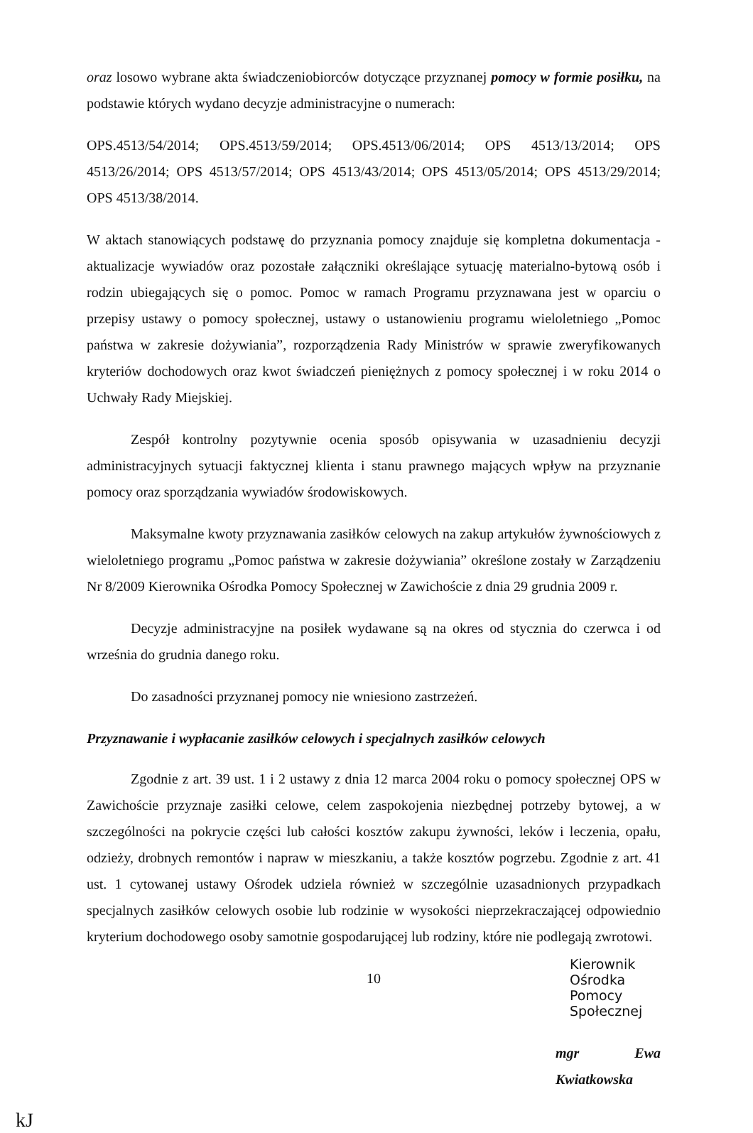oraz losowo wybrane akta świadczeniobiorców dotyczące przyznanej pomocy w formie posiłku, na podstawie których wydano decyzje administracyjne o numerach:
OPS.4513/54/2014; OPS.4513/59/2014; OPS.4513/06/2014; OPS 4513/13/2014; OPS 4513/26/2014; OPS 4513/57/2014; OPS 4513/43/2014; OPS 4513/05/2014; OPS 4513/29/2014; OPS 4513/38/2014.
W aktach stanowiących podstawę do przyznania pomocy znajduje się kompletna dokumentacja - aktualizacje wywiadów oraz pozostałe załączniki określające sytuację materialno-bytową osób i rodzin ubiegających się o pomoc. Pomoc w ramach Programu przyznawana jest w oparciu o przepisy ustawy o pomocy społecznej, ustawy o ustanowieniu programu wieloletniego „Pomoc państwa w zakresie dożywiania”, rozporządzenia Rady Ministrów w sprawie zweryfikowanych kryteriów dochodowych oraz kwot świadczeń pieniężnych z pomocy społecznej i w roku 2014 o Uchwały Rady Miejskiej.
Zespół kontrolny pozytywnie ocenia sposób opisywania w uzasadnieniu decyzji administracyjnych sytuacji faktycznej klienta i stanu prawnego mających wpływ na przyznanie pomocy oraz sporządzania wywiadów środowiskowych.
Maksymalne kwoty przyznawania zasiłków celowych na zakup artykułów żywnościowych z wieloletniego programu „Pomoc państwa w zakresie dożywiania” określone zostały w Zarządzeniu Nr 8/2009 Kierownika Ośrodka Pomocy Społecznej w Zawichoście z dnia 29 grudnia 2009 r.
Decyzje administracyjne na posiłek wydawane są na okres od stycznia do czerwca i od września do grudnia danego roku.
Do zasadności przyznanej pomocy nie wniesiono zastrzeżeń.
Przyznawanie i wypłacanie zasiłków celowych i specjalnych zasiłków celowych
Zgodnie z art. 39 ust. 1 i 2 ustawy z dnia 12 marca 2004 roku o pomocy społecznej OPS w Zawichoście przyznaje zasiłki celowe, celem zaspokojenia niezbędnej potrzeby bytowej, a w szczególności na pokrycie części lub całości kosztów zakupu żywności, leków i leczenia, opału, odzieży, drobnych remontów i napraw w mieszkaniu, a także kosztów pogrzebu. Zgodnie z art. 41 ust. 1 cytowanej ustawy Ośrodek udziela również w szczególnie uzasadnionych przypadkach specjalnych zasiłków celowych osobie lub rodzinie w wysokości nieprzekraczającej odpowiednio kryterium dochodowego osoby samotnie gospodarującej lub rodziny, które nie podlegają zwrotowi.
10
Kierownik Ośrodka
Pomocy Społecznej
mgr Ewa Kwiatkowska
kJ